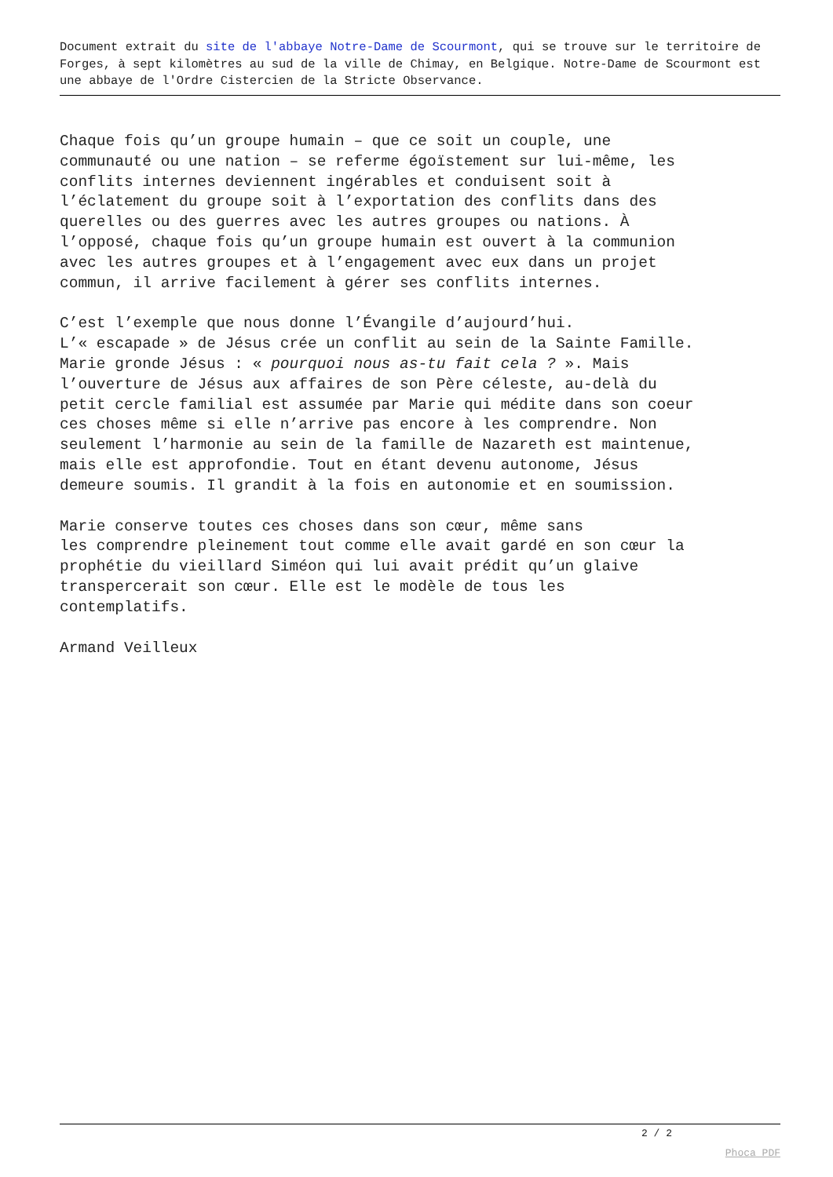Document extrait du site de l'abbaye Notre-Dame de Scourmont, qui se trouve sur le territoire de Forges, à sept kilomètres au sud de la ville de Chimay, en Belgique. Notre-Dame de Scourmont est une abbaye de l'Ordre Cistercien de la Stricte Observance.
Chaque fois qu’un groupe humain – que ce soit un couple, une communauté ou une nation – se referme égoïstement sur lui-même, les conflits internes deviennent ingérables et conduisent soit à l’éclatement du groupe soit à l’exportation des conflits dans des querelles ou des guerres avec les autres groupes ou nations. À l’opposé, chaque fois qu’un groupe humain est ouvert à la communion avec les autres groupes et à l’engagement avec eux dans un projet commun, il arrive facilement à gérer ses conflits internes.
C’est l’exemple que nous donne l’Évangile d’aujourd’hui. L’« escapade » de Jésus crée un conflit au sein de la Sainte Famille. Marie gronde Jésus : « pourquoi nous as-tu fait cela ? ». Mais l’ouverture de Jésus aux affaires de son Père céleste, au-delà du petit cercle familial est assumée par Marie qui médite dans son coeur ces choses même si elle n’arrive pas encore à les comprendre. Non seulement l’harmonie au sein de la famille de Nazareth est maintenue, mais elle est approfondie. Tout en étant devenu autonome, Jésus demeure soumis. Il grandit à la fois en autonomie et en soumission.
Marie conserve toutes ces choses dans son cœur, même sans les comprendre pleinement tout comme elle avait gardé en son cœur la prophétie du vieillard Siméon qui lui avait prédit qu’un glaive transpercerait son cœur. Elle est le modèle de tous les contemplatifs.
Armand Veilleux
2 / 2
Phoca PDF